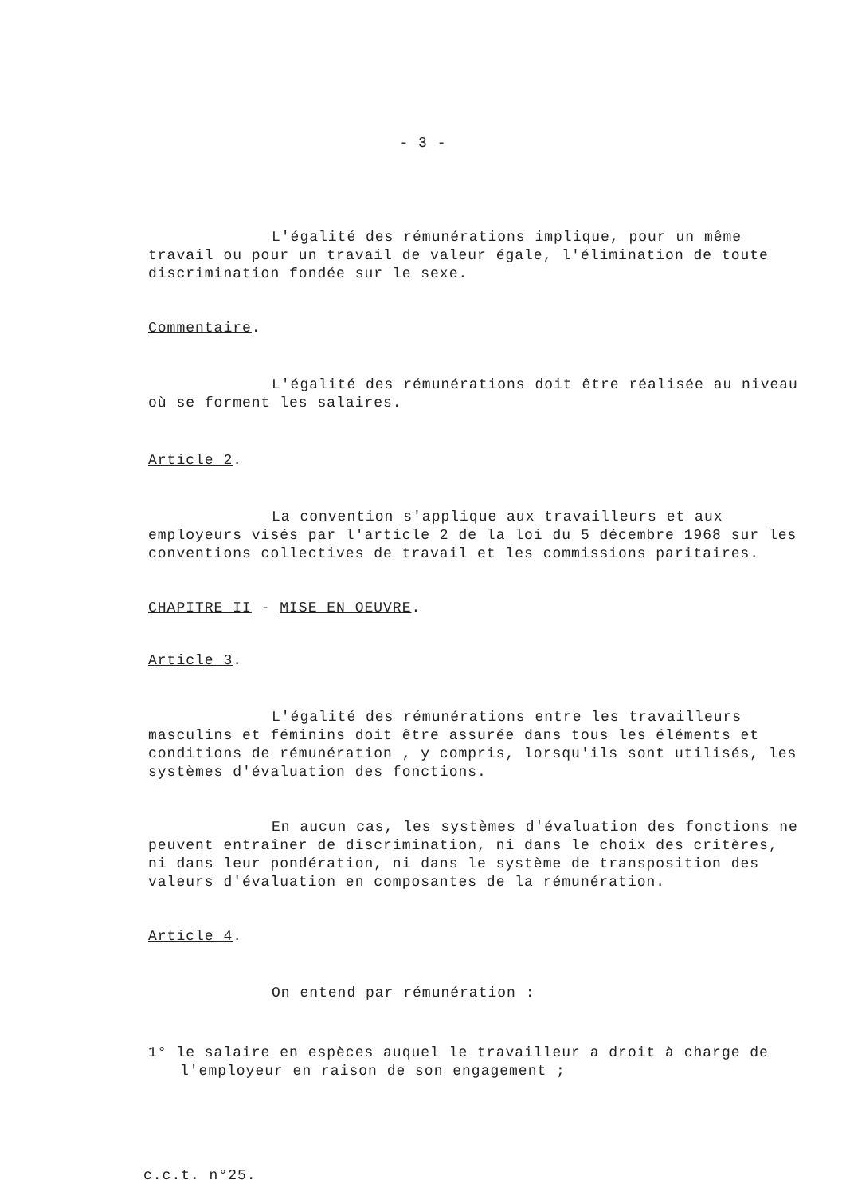- 3 -
L'égalité des rémunérations implique, pour un même travail ou pour un travail de valeur égale, l'élimination de toute discrimination fondée sur le sexe.
Commentaire.
L'égalité des rémunérations doit être réalisée au niveau où se forment les salaires.
Article 2.
La convention s'applique aux travailleurs et aux employeurs visés par l'article 2 de la loi du 5 décembre 1968 sur les conventions collectives de travail et les commissions paritaires.
CHAPITRE II - MISE EN OEUVRE.
Article 3.
L'égalité des rémunérations entre les travailleurs masculins et féminins doit être assurée dans tous les éléments et conditions de rémunération , y compris, lorsqu'ils sont utilisés, les systèmes d'évaluation des fonctions.
En aucun cas, les systèmes d'évaluation des fonctions ne peuvent entraîner de discrimination, ni dans le choix des critères, ni dans leur pondération, ni dans le système de transposition des valeurs d'évaluation en composantes de la rémunération.
Article 4.
On entend par rémunération :
1° le salaire en espèces auquel le travailleur a droit à charge de l'employeur en raison de son engagement ;
c.c.t. n°25.